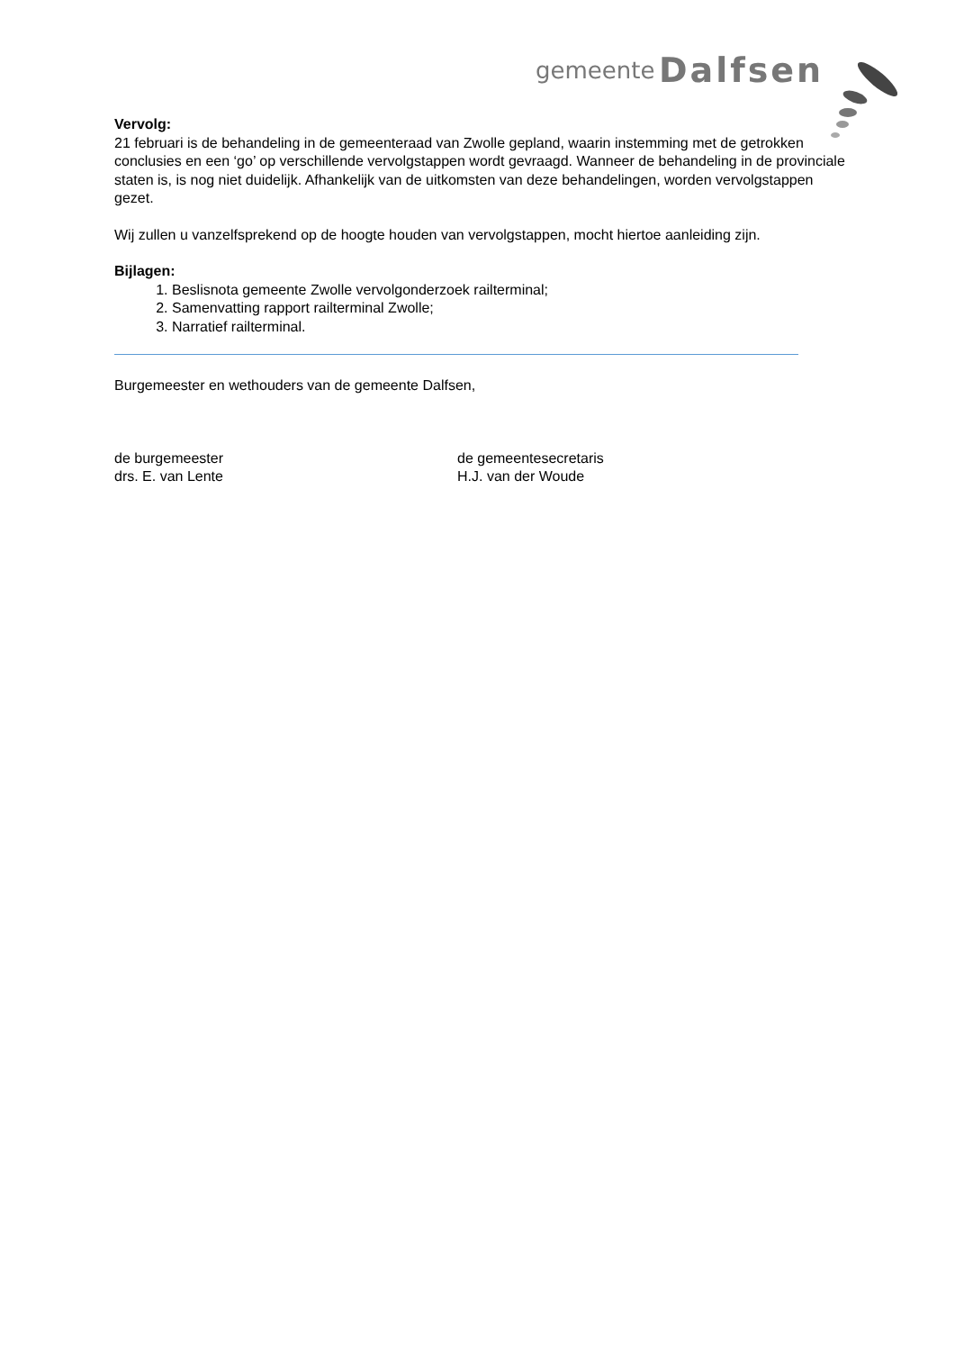gemeente Dalfsen
Vervolg:
21 februari is de behandeling in de gemeenteraad van Zwolle gepland, waarin instemming met de getrokken conclusies en een ‘go’ op verschillende vervolgstappen wordt gevraagd. Wanneer de behandeling in de provinciale staten is, is nog niet duidelijk. Afhankelijk van de uitkomsten van deze behandelingen, worden vervolgstappen gezet.
Wij zullen u vanzelfsprekend op de hoogte houden van vervolgstappen, mocht hiertoe aanleiding zijn.
Bijlagen:
1. Beslisnota gemeente Zwolle vervolgonderzoek railterminal;
2. Samenvatting rapport railterminal Zwolle;
3. Narratief railterminal.
Burgemeester en wethouders van de gemeente Dalfsen,
de burgemeester
drs. E. van Lente
de gemeentesecretaris
H.J. van der Woude